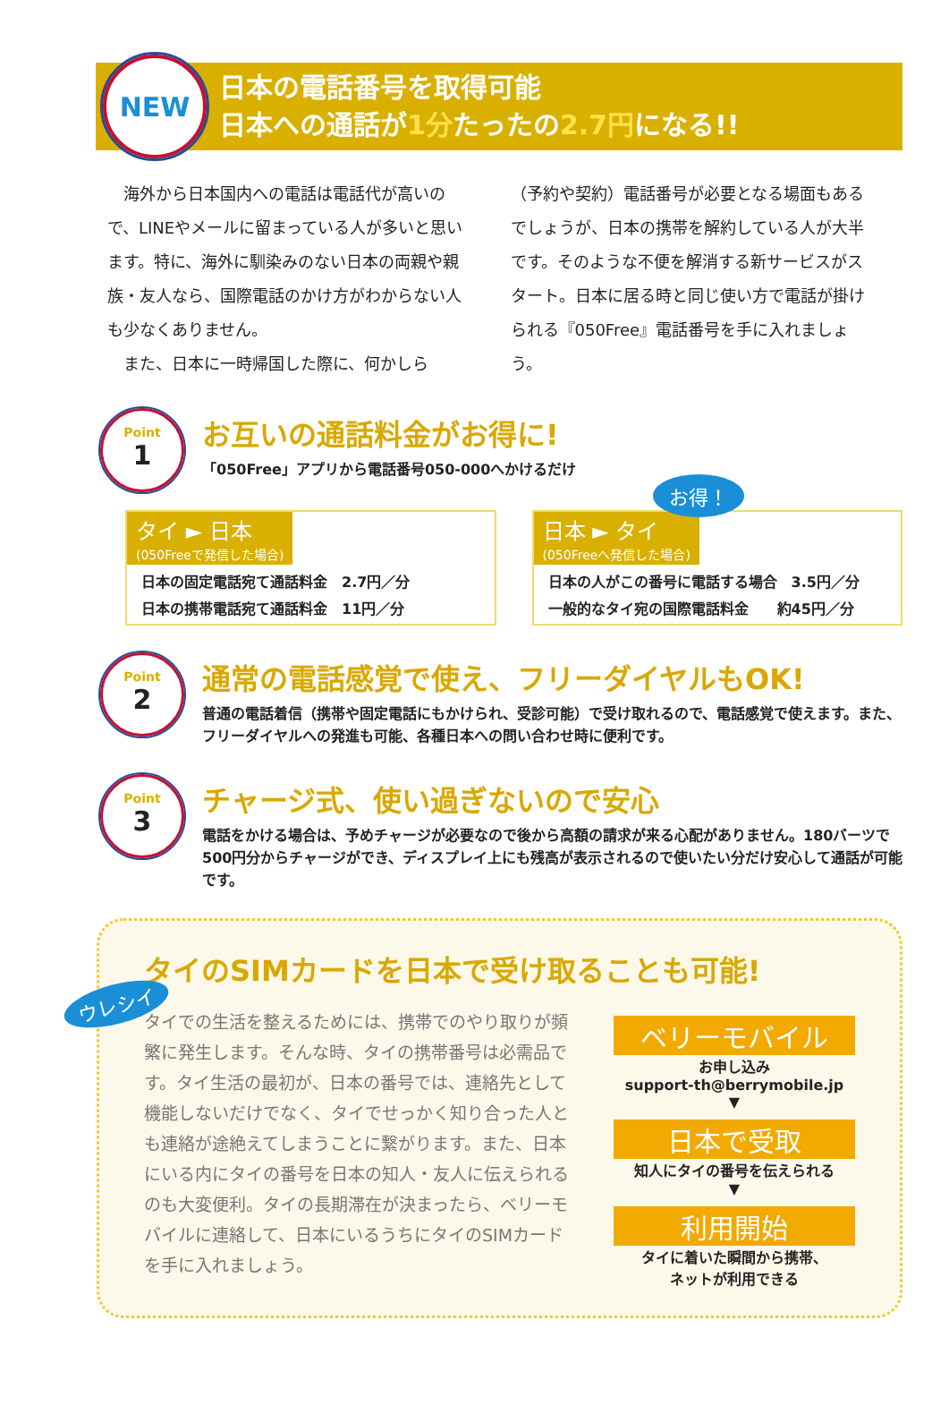NEW
日本の電話番号を取得可能
日本への通話が1分たったの2.7円になる!!
　海外から日本国内への電話は電話代が高いので、LINEやメールに留まっている人が多いと思います。特に、海外に馴染みのない日本の両親や親族・友人なら、国際電話のかけ方がわからない人も少なくありません。
　また、日本に一時帰国した際に、何かしら
（予約や契約）電話番号が必要となる場面もあるでしょうが、日本の携帯を解約している人が大半です。そのような不便を解消する新サービスがスタート。日本に居る時と同じ使い方で電話が掛けられる『050Free』電話番号を手に入れましょう。
お得！
Point
1
お互いの通話料金がお得に!
「050Free」アプリから電話番号050-000へかけるだけ
タイ ► 日本 (050Freeで発信した場合)
日本の固定電話宛て通話料金　2.7円／分
日本の携帯電話宛て通話料金　11円／分
日本 ► タイ (050Freeへ発信した場合)
日本の人がこの番号に電話する場合　3.5円／分
一般的なタイ宛の国際電話料金　　約45円／分
Point
2
通常の電話感覚で使え、フリーダイヤルもOK!
普通の電話着信（携帯や固定電話にもかけられ、受診可能）で受け取れるので、電話感覚で使えます。また、フリーダイヤルへの発進も可能、各種日本への問い合わせ時に便利です。
Point
3
チャージ式、使い過ぎないので安心
電話をかける場合は、予めチャージが必要なので後から高額の請求が来る心配がありません。180バーツで500円分からチャージができ、ディスプレイ上にも残高が表示されるので使いたい分だけ安心して通話が可能です。
ウレシイ
タイのSIMカードを日本で受け取ることも可能!
タイでの生活を整えるためには、携帯でのやり取りが頻繁に発生します。そんな時、タイの携帯番号は必需品です。タイ生活の最初が、日本の番号では、連絡先として機能しないだけでなく、タイでせっかく知り合った人とも連絡が途絶えてしまうことに繋がります。また、日本にいる内にタイの番号を日本の知人・友人に伝えられるのも大変便利。タイの長期滞在が決まったら、ベリーモバイルに連絡して、日本にいるうちにタイのSIMカードを手に入れましょう。
ベリーモバイル
お申し込み
support-th@berrymobile.jp
▼
日本で受取
知人にタイの番号を伝えられる
▼
利用開始
タイに着いた瞬間から携帯、
ネットが利用できる